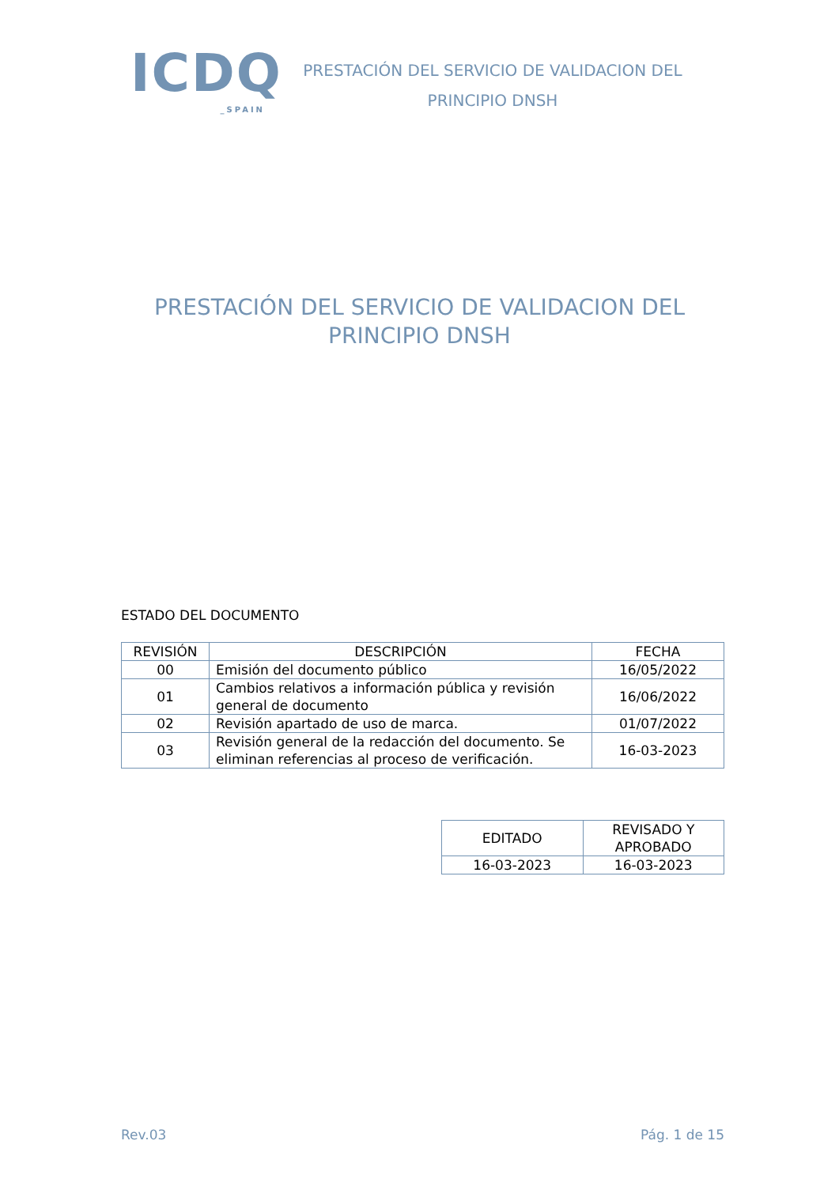ICDQ
_SPAIN
PRESTACIÓN DEL SERVICIO DE VALIDACION DEL PRINCIPIO DNSH
PRESTACIÓN DEL SERVICIO DE VALIDACION DEL PRINCIPIO DNSH
ESTADO DEL DOCUMENTO
| REVISIÓN | DESCRIPCIÓN | FECHA |
| --- | --- | --- |
| 00 | Emisión del documento público | 16/05/2022 |
| 01 | Cambios relativos a información pública y revisión general de documento | 16/06/2022 |
| 02 | Revisión apartado de uso de marca. | 01/07/2022 |
| 03 | Revisión general de la redacción del documento. Se eliminan referencias al proceso de verificación. | 16-03-2023 |
| EDITADO | REVISADO Y APROBADO |
| --- | --- |
| 16-03-2023 | 16-03-2023 |
Rev.03 Pág. 1 de 15